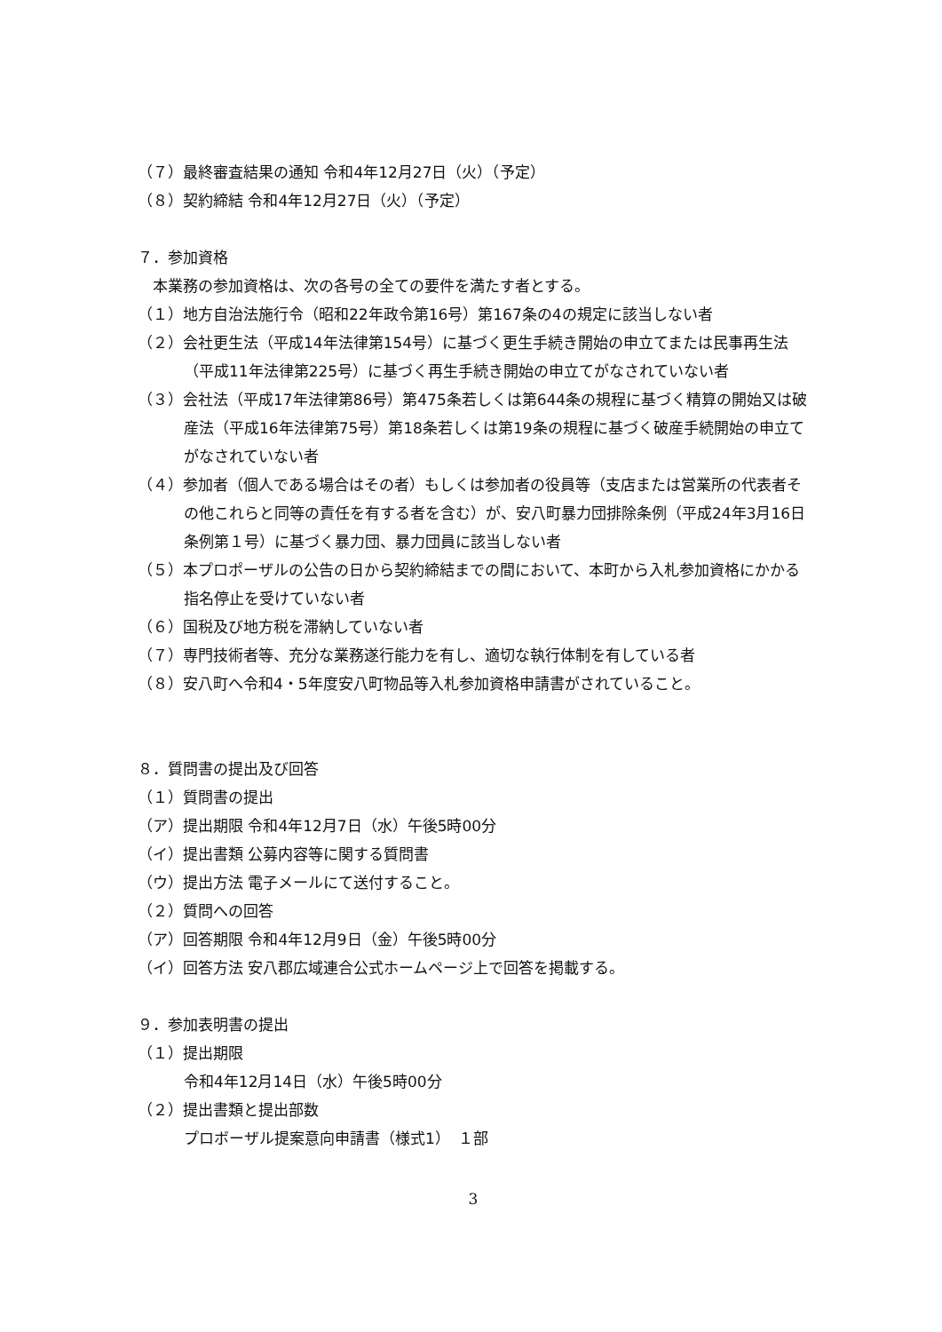（７）最終審査結果の通知 令和4年12月27日（火）（予定）
（８）契約締結 令和4年12月27日（火）（予定）
７．参加資格
　本業務の参加資格は、次の各号の全ての要件を満たす者とする。
（１）地方自治法施行令（昭和22年政令第16号）第167条の4の規定に該当しない者
（２）会社更生法（平成14年法律第154号）に基づく更生手続き開始の申立てまたは民事再生法（平成11年法律第225号）に基づく再生手続き開始の申立てがなされていない者
（３）会社法（平成17年法律第86号）第475条若しくは第644条の規程に基づく精算の開始又は破産法（平成16年法律第75号）第18条若しくは第19条の規程に基づく破産手続開始の申立てがなされていない者
（４）参加者（個人である場合はその者）もしくは参加者の役員等（支店または営業所の代表者その他これらと同等の責任を有する者を含む）が、安八町暴力団排除条例（平成24年3月16日条例第１号）に基づく暴力団、暴力団員に該当しない者
（５）本プロポーザルの公告の日から契約締結までの間において、本町から入札参加資格にかかる指名停止を受けていない者
（６）国税及び地方税を滞納していない者
（７）専門技術者等、充分な業務遂行能力を有し、適切な執行体制を有している者
（８）安八町へ令和4・5年度安八町物品等入札参加資格申請書がされていること。
８．質問書の提出及び回答
（１）質問書の提出
（ア）提出期限 令和4年12月7日（水）午後5時00分
（イ）提出書類 公募内容等に関する質問書
（ウ）提出方法 電子メールにて送付すること。
（２）質問への回答
（ア）回答期限 令和4年12月9日（金）午後5時00分
（イ）回答方法 安八郡広域連合公式ホームページ上で回答を掲載する。
９．参加表明書の提出
（１）提出期限
令和4年12月14日（水）午後5時00分
（２）提出書類と提出部数
プロボーザル提案意向申請書（様式1）　１部
3